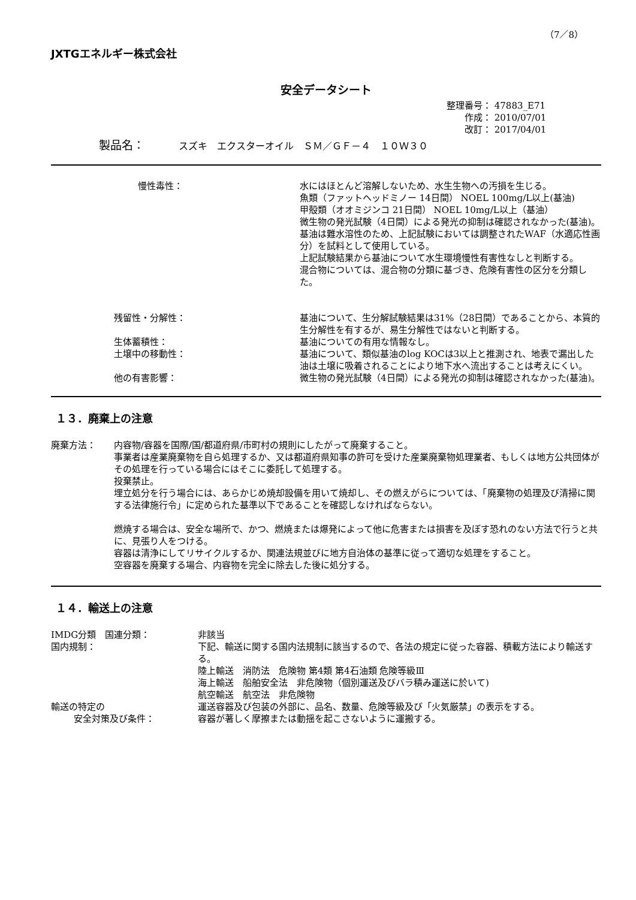（7／8）
JXTGエネルギー株式会社
安全データシート
整理番号： 47883_E71
  作成： 2010/07/01
  改訂： 2017/04/01
製品名：   スズキ　エクスターオイル　ＳＭ／ＧＦ－４　１０Ｗ３０
慢性毒性： 水にはほとんど溶解しないため、水生生物への汚損を生じる。
魚類（ファットヘッドミノー 14日間） NOEL 100mg/L以上(基油)
甲殻類（オオミジンコ 21日間） NOEL 10mg/L以上（基油）
微生物の発光試験（4日間）による発光の抑制は確認されなかった(基油)。
基油は難水溶性のため、上記試験においては調整されたWAF（水適応性画分）を試料として使用している。
上記試験結果から基油について水生環境慢性有害性なしと判断する。
混合物については、混合物の分類に基づき、危険有害性の区分を分類した。
残留性・分解性： 基油について、生分解試験結果は31%（28日間）であることから、本質的生分解性を有するが、易生分解性ではないと判断する。
生体蓄積性： 基油についての有用な情報なし。
土壌中の移動性： 基油について、類似基油のlog KOCは3以上と推測され、地表で漏出した油は土壌に吸着されることにより地下水へ流出することは考えにくい。
他の有害影響： 微生物の発光試験（4日間）による発光の抑制は確認されなかった(基油)。
１３．廃棄上の注意
廃棄方法： 内容物/容器を国際/国/都道府県/市町村の規則にしたがって廃棄すること。
事業者は産業廃棄物を自ら処理するか、又は都道府県知事の許可を受けた産業廃棄物処理業者、もしくは地方公共団体がその処理を行っている場合にはそこに委託して処理する。
投棄禁止。
埋立処分を行う場合には、あらかじめ焼却設備を用いて焼却し、その燃えがらについては、「廃棄物の処理及び清掃に関する法律施行令」に定められた基準以下であることを確認しなければならない。
燃焼する場合は、安全な場所で、かつ、燃焼または爆発によって他に危害または損害を及ぼす恐れのない方法で行うと共に、見張り人をつける。
容器は清浄にしてリサイクルするか、関連法規並びに地方自治体の基準に従って適切な処理をすること。
空容器を廃棄する場合、内容物を完全に除去した後に処分する。
１４．輸送上の注意
IMDG分類 国連分類： 非該当
国内規制： 下記、輸送に関する国内法規制に該当するので、各法の規定に従った容器、積載方法により輸送する。
陸上輸送　消防法　危険物 第4類 第4石油類 危険等級Ⅲ
海上輸送　船舶安全法　非危険物（個別運送及びバラ積み運送に於いて)
航空輸送　航空法　非危険物
輸送の特定の
   安全対策及び条件：
運送容器及び包装の外部に、品名、数量、危険等級及び「火気厳禁」の表示をする。
容器が著しく摩擦または動揺を起こさないように運搬する。